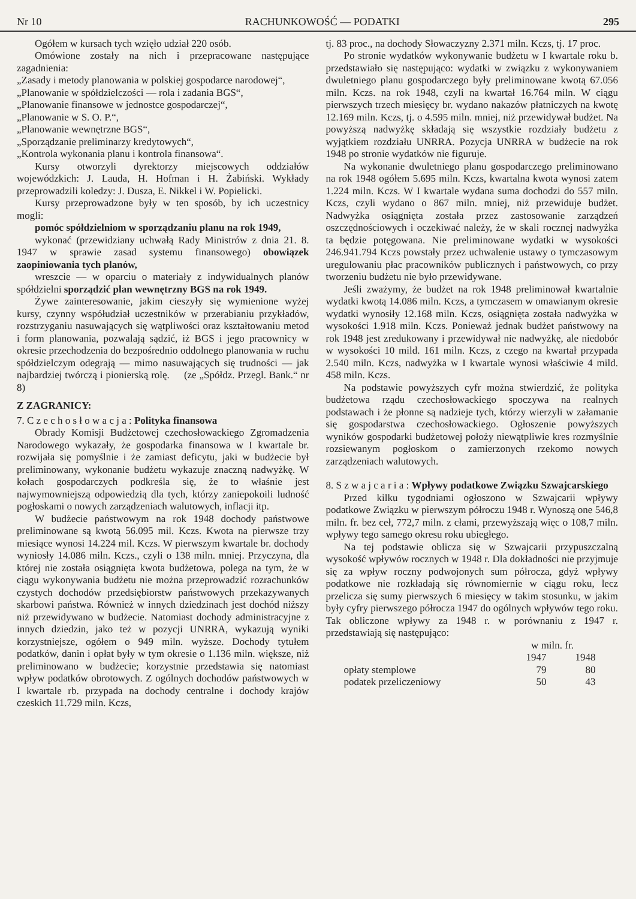Nr 10 RACHUNKOWOŚĆ — PODATKI 295
Ogółem w kursach tych wzięło udział 220 osób.
Omówione zostały na nich i przepracowane następujące zagadnienia:
„Zasady i metody planowania w polskiej gospodarce narodowej“,
„Planowanie w spółdzielczości — rola i zadania BGS“,
„Planowanie finansowe w jednostce gospodarczej“,
„Planowanie w S. O. P.“,
„Planowanie wewnętrzne BGS“,
„Sporządzanie preliminarzy kredytowych“,
„Kontrola wykonania planu i kontrola finansowa“.
Kursy otworzyli dyrektorzy miejscowych oddziałów wojewódzkich: J. Lauda, H. Hofman i H. Żabiński. Wykłady przeprowadzili koledzy: J. Dusza, E. Nikkel i W. Popielicki.
Kursy przeprowadzone były w ten sposób, by ich uczestnicy mogli:
pomóc spółdzielniom w sporządzaniu planu na rok 1949,
wykonać (przewidziany uchwałą Rady Ministrów z dnia 21. 8. 1947 w sprawie zasad systemu finansowego) obowiązek zaopiniowania tych planów,
wreszcie — w oparciu o materiały z indywidualnych planów spółdzielni sporządzić plan wewnętrzny BGS na rok 1949.
Żywe zainteresowanie, jakim cieszyły się wymienione wyżej kursy, czynny współudział uczestników w przerabianiu przykładów, rozstrzyganiu nasuwających się wątpliwości oraz kształtowaniu metod i form planowania, pozwalają sądzić, iż BGS i jego pracownicy w okresie przechodzenia do bezpośrednio oddolnego planowania w ruchu spółdzielczym odegrają — mimo nasuwających się trudności — jak najbardziej twórczą i pionierską rolę. (ze „Spółdz. Przegl. Bank.“ nr 8)
Z ZAGRANICY:
7. C z e c h o s ł o w a c j a : Polityka finansowa
Obrady Komisji Budżetowej czechosłowackiego Zgromadzenia Narodowego wykazały, że gospodarka finansowa w I kwartale br. rozwijała się pomyślnie i że zamiast deficytu, jaki w budżecie był preliminowany, wykonanie budżetu wykazuje znaczną nadwyżkę. W kołach gospodarczych podkreśla się, że to właśnie jest najwymowniejszą odpowiedzią dla tych, którzy zaniepokoili ludność pogłoskami o nowych zarządzeniach walutowych, inflacji itp.
W budżecie państwowym na rok 1948 dochody państwowe preliminowane są kwotą 56.095 mil. Kczs. Kwota na pierwsze trzy miesiące wynosi 14.224 mil. Kczs. W pierwszym kwartale br. dochody wyniosły 14.086 miln. Kczs., czyli o 138 miln. mniej. Przyczyna, dla której nie została osiągnięta kwota budżetowa, polega na tym, że w ciągu wykonywania budżetu nie można przeprowadzić rozrachunków czystych dochodów przedsiębiorstw państwowych przekazywanych skarbowi państwa. Również w innych dziedzinach jest dochód niższy niż przewidywano w budżecie. Natomiast dochody administracyjne z innych dziedzin, jako też w pozycji UNRRA, wykazują wyniki korzystniejsze, ogółem o 949 miln. wyższe. Dochody tytułem podatków, danin i opłat były w tym okresie o 1.136 miln. większe, niż preliminowano w budżecie; korzystnie przedstawia się natomiast wpływ podatków obrotowych. Z ogólnych dochodów państwowych w I kwartale rb. przypada na dochody centralne i dochody krajów czeskich 11.729 miln. Kczs,
tj. 83 proc., na dochody Słowaczyzny 2.371 miln. Kczs, tj. 17 proc.
Po stronie wydatków wykonywanie budżetu w I kwartale roku b. przedstawiało się następująco: wydatki w związku z wykonywaniem dwuletniego planu gospodarczego były preliminowane kwotą 67.056 miln. Kczs. na rok 1948, czyli na kwartał 16.764 miln. W ciągu pierwszych trzech miesięcy br. wydano nakazów płatniczych na kwotę 12.169 miln. Kczs, tj. o 4.595 miln. mniej, niż przewidywał budżet. Na powyższą nadwyżkę składają się wszystkie rozdziały budżetu z wyjątkiem rozdziału UNRRA. Pozycja UNRRA w budżecie na rok 1948 po stronie wydatków nie figuruje.
Na wykonanie dwuletniego planu gospodarczego preliminowano na rok 1948 ogółem 5.695 miln. Kczs, kwartalna kwota wynosi zatem 1.224 miln. Kczs. W I kwartale wydana suma dochodzi do 557 miln. Kczs, czyli wydano o 867 miln. mniej, niż przewiduje budżet. Nadwyżka osiągnięta została przez zastosowanie zarządzeń oszczędnościowych i oczekiwać należy, że w skali rocznej nadwyżka ta będzie potęgowana. Nie preliminowane wydatki w wysokości 246.941.794 Kczs powstały przez uchwalenie ustawy o tymczasowym uregulowaniu płac pracowników publicznych i państwowych, co przy tworzeniu budżetu nie było przewidywane.
Jeśli zważymy, że budżet na rok 1948 preliminował kwartalnie wydatki kwotą 14.086 miln. Kczs, a tymczasem w omawianym okresie wydatki wynosiły 12.168 miln. Kczs, osiągnięta została nadwyżka w wysokości 1.918 miln. Kczs. Ponieważ jednak budżet państwowy na rok 1948 jest zredukowany i przewidywał nie nadwyżkę, ale niedobór w wysokości 10 mild. 161 miln. Kczs, z czego na kwartał przypada 2.540 miln. Kczs, nadwyżka w I kwartale wynosi właściwie 4 mild. 458 miln. Kczs.
Na podstawie powyższych cyfr można stwierdzić, że polityka budżetowa rządu czechosłowackiego spoczywa na realnych podstawach i że płonne są nadzieje tych, którzy wierzyli w załamanie się gospodarstwa czechosłowackiego. Ogłoszenie powyższych wyników gospodarki budżetowej położy niewątpliwie kres rozmyślnie rozsiewanym pogłoskom o zamierzonych rzekomo nowych zarządzeniach walutowych.
8. S z w a j c a r i a : Wpływy podatkowe Związku Szwajcarskiego
Przed kilku tygodniami ogłoszono w Szwajcarii wpływy podatkowe Związku w pierwszym półroczu 1948 r. Wynoszą one 546,8 miln. fr. bez ceł, 772,7 miln. z cłami, przewyższają więc o 108,7 miln. wpływy tego samego okresu roku ubiegłego.
Na tej podstawie oblicza się w Szwajcarii przypuszczalną wysokość wpływów rocznych w 1948 r. Dla dokładności nie przyjmuje się za wpływ roczny podwojonych sum półrocza, gdyż wpływy podatkowe nie rozkładają się równomiernie w ciągu roku, lecz przelicza się sumy pierwszych 6 miesięcy w takim stosunku, w jakim były cyfry pierwszego półrocza 1947 do ogólnych wpływów tego roku. Tak obliczone wpływy za 1948 r. w porównaniu z 1947 r. przedstawiają się następująco:
| | w miln. fr. | |
| --- | --- | --- |
| | 1947 | 1948 |
| opłaty stemplowe | 79 | 80 |
| podatek przeliczeniowy | 50 | 43 |